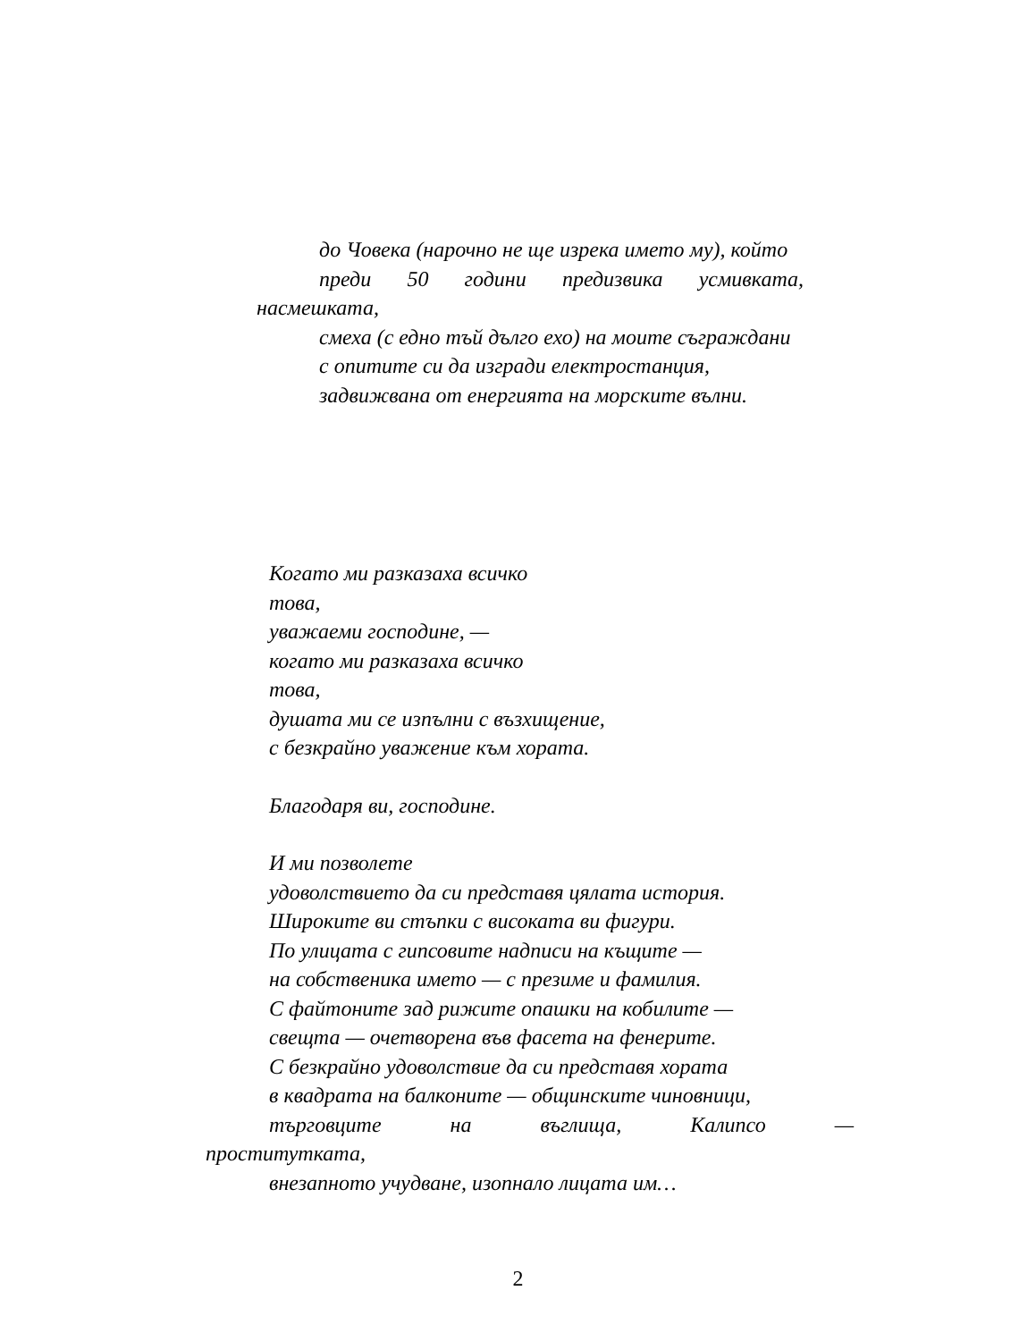до Човека (нарочно не ще изрека името му), който
преди 50 години предизвика усмивката, насмешката,
смеха (с едно тъй дълго ехо) на моите съграждани
с опитите си да изгради електростанция,
задвижвана от енергията на морските вълни.
Когато ми разказаха всичко
това,
уважаеми господине, —
когато ми разказаха всичко
това,
душата ми се изпълни с възхищение,
с безкрайно уважение към хората.
Благодаря ви, господине.
И ми позволете
удоволствието да си представя цялата история.
Широките ви стъпки с високата ви фигури.
По улицата с гипсовите надписи на къщите —
на собственика името — с презиме и фамилия.
С файтоните зад рижите опашки на кобилите —
свещта — очетворена във фасета на фенерите.
С безкрайно удоволствие да си представя хората
в квадрата на балконите — общинските чиновници,
търговците на въглища, Калипсо —
проститутката,
внезапното учудване, изопнало лицата им…
2